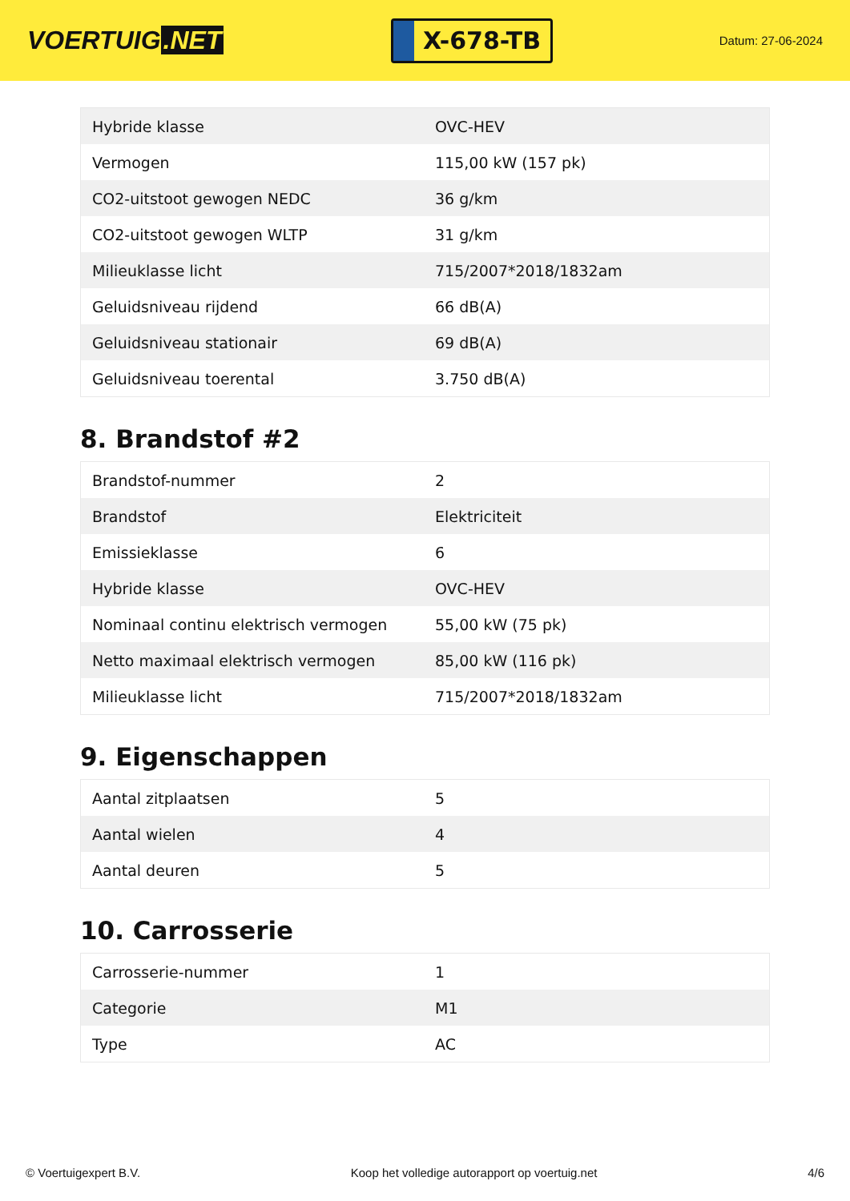VOERTUIG.NET
X-678-TB
Datum: 27-06-2024
| Hybride klasse | OVC-HEV |
| Vermogen | 115,00 kW (157 pk) |
| CO2-uitstoot gewogen NEDC | 36 g/km |
| CO2-uitstoot gewogen WLTP | 31 g/km |
| Milieuklasse licht | 715/2007*2018/1832am |
| Geluidsniveau rijdend | 66 dB(A) |
| Geluidsniveau stationair | 69 dB(A) |
| Geluidsniveau toerental | 3.750 dB(A) |
8. Brandstof #2
| Brandstof-nummer | 2 |
| Brandstof | Elektriciteit |
| Emissieklasse | 6 |
| Hybride klasse | OVC-HEV |
| Nominaal continu elektrisch vermogen | 55,00 kW (75 pk) |
| Netto maximaal elektrisch vermogen | 85,00 kW (116 pk) |
| Milieuklasse licht | 715/2007*2018/1832am |
9. Eigenschappen
| Aantal zitplaatsen | 5 |
| Aantal wielen | 4 |
| Aantal deuren | 5 |
10. Carrosserie
| Carrosserie-nummer | 1 |
| Categorie | M1 |
| Type | AC |
© Voertuigexpert B.V. Koop het volledige autorapport op voertuig.net 4/6